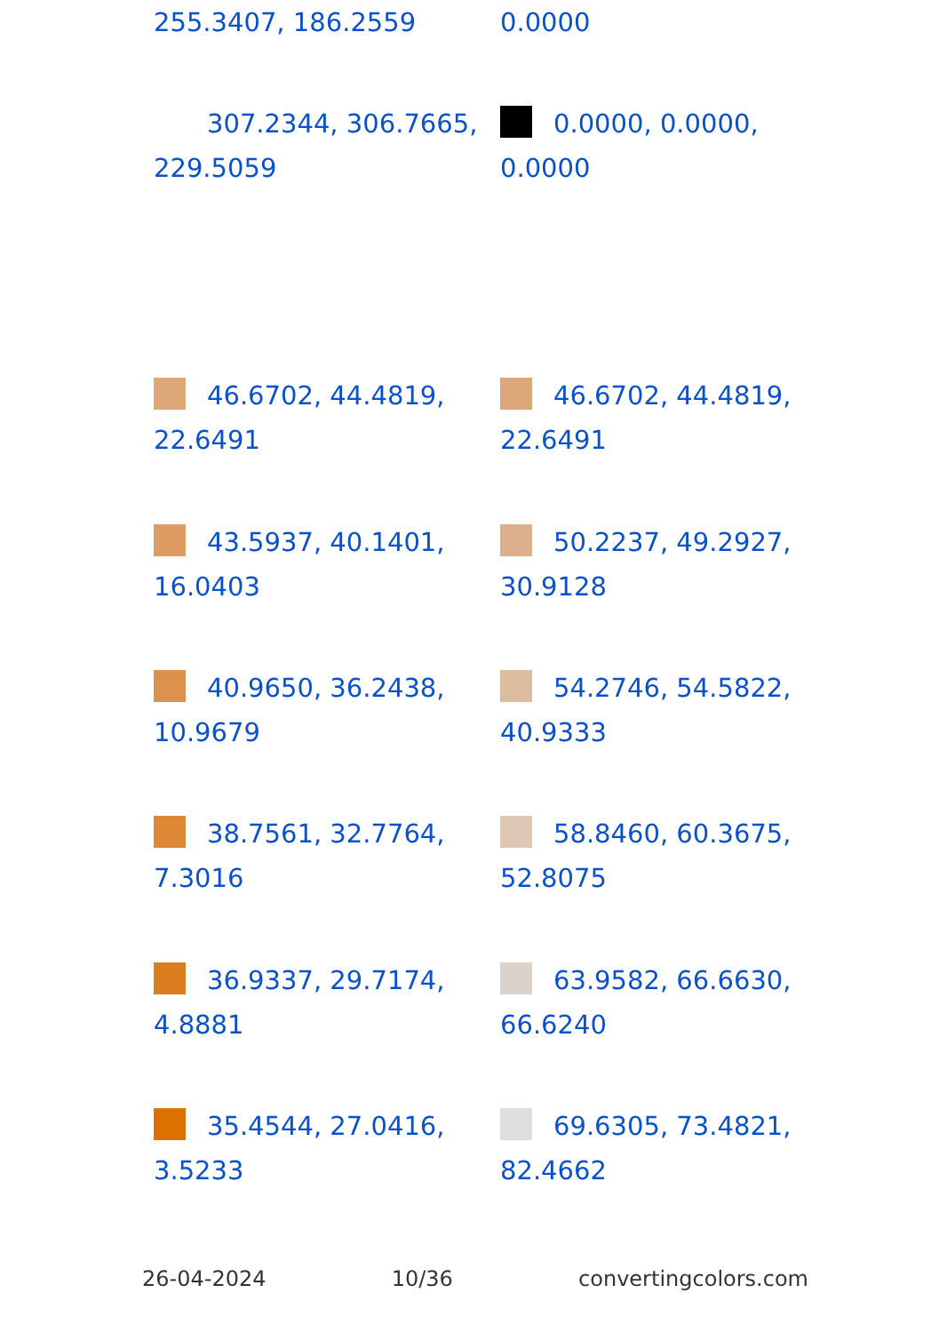255.3407, 186.2559 0.0000
307.2344, 306.7665, 229.5059
0.0000, 0.0000, 0.0000
46.6702, 44.4819, 22.6491
46.6702, 44.4819, 22.6491
43.5937, 40.1401, 16.0403
50.2237, 49.2927, 30.9128
40.9650, 36.2438, 10.9679
54.2746, 54.5822, 40.9333
38.7561, 32.7764, 7.3016
58.8460, 60.3675, 52.8075
36.9337, 29.7174, 4.8881
63.9582, 66.6630, 66.6240
35.4544, 27.0416, 3.5233
69.6305, 73.4821, 82.4662
26-04-2024 10/36 convertingcolors.com